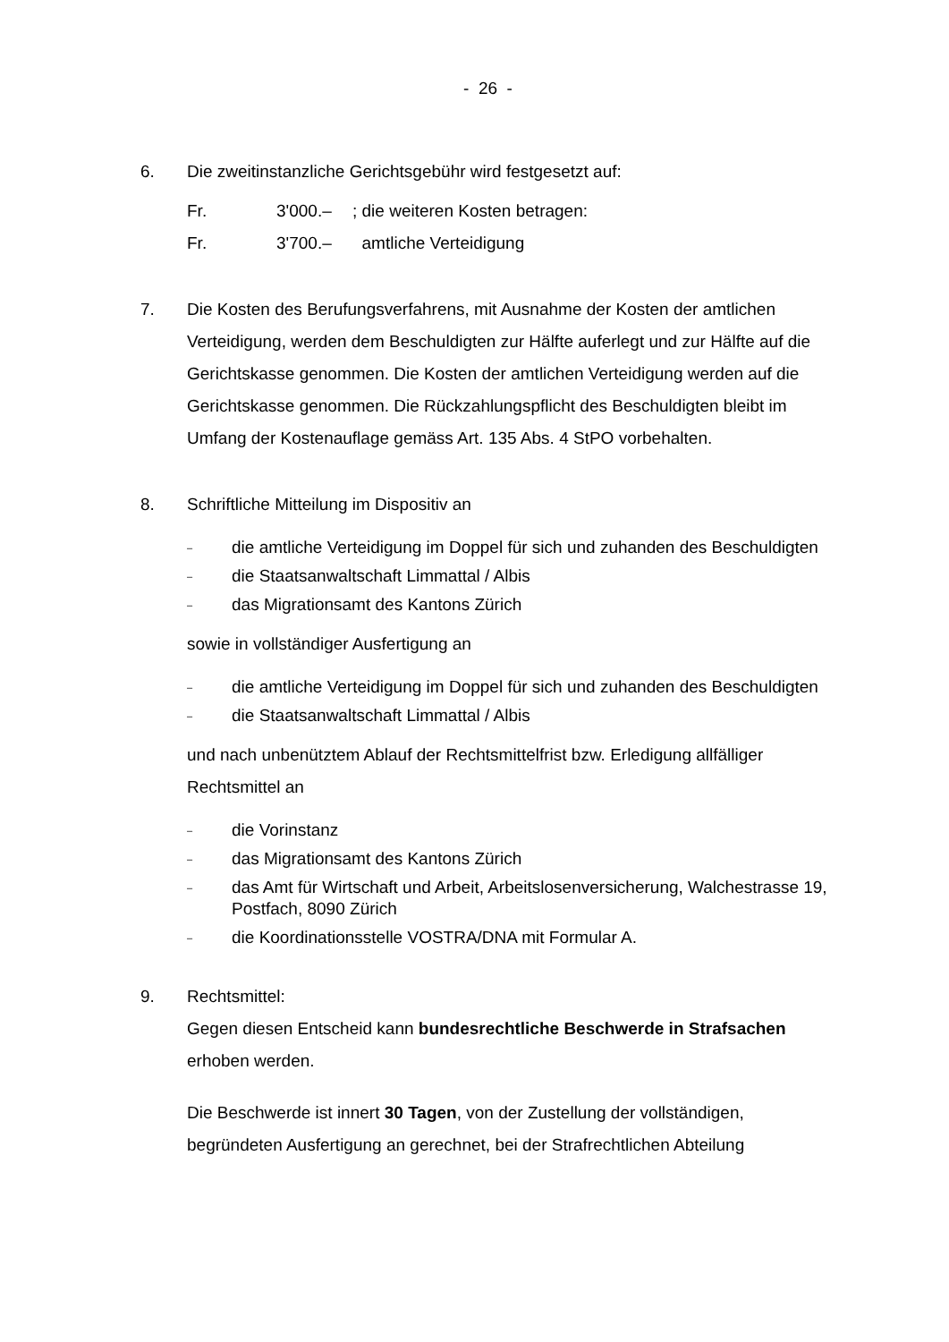- 26 -
6. Die zweitinstanzliche Gerichtsgebühr wird festgesetzt auf:
Fr. 3'000.–; die weiteren Kosten betragen:
Fr. 3'700.– amtliche Verteidigung
7. Die Kosten des Berufungsverfahrens, mit Ausnahme der Kosten der amtlichen Verteidigung, werden dem Beschuldigten zur Hälfte auferlegt und zur Hälfte auf die Gerichtskasse genommen. Die Kosten der amtlichen Verteidigung werden auf die Gerichtskasse genommen. Die Rückzahlungspflicht des Beschuldigten bleibt im Umfang der Kostenauflage gemäss Art. 135 Abs. 4 StPO vorbehalten.
8. Schriftliche Mitteilung im Dispositiv an
– die amtliche Verteidigung im Doppel für sich und zuhanden des Beschuldigten
– die Staatsanwaltschaft Limmattal / Albis
– das Migrationsamt des Kantons Zürich
sowie in vollständiger Ausfertigung an
– die amtliche Verteidigung im Doppel für sich und zuhanden des Beschuldigten
– die Staatsanwaltschaft Limmattal / Albis
und nach unbenütztem Ablauf der Rechtsmittelfrist bzw. Erledigung allfälliger Rechtsmittel an
– die Vorinstanz
– das Migrationsamt des Kantons Zürich
– das Amt für Wirtschaft und Arbeit, Arbeitslosenversicherung, Walchestrasse 19, Postfach, 8090 Zürich
– die Koordinationsstelle VOSTRA/DNA mit Formular A.
9. Rechtsmittel:
Gegen diesen Entscheid kann bundesrechtliche Beschwerde in Strafsachen erhoben werden.
Die Beschwerde ist innert 30 Tagen, von der Zustellung der vollständigen, begründeten Ausfertigung an gerechnet, bei der Strafrechtlichen Abteilung